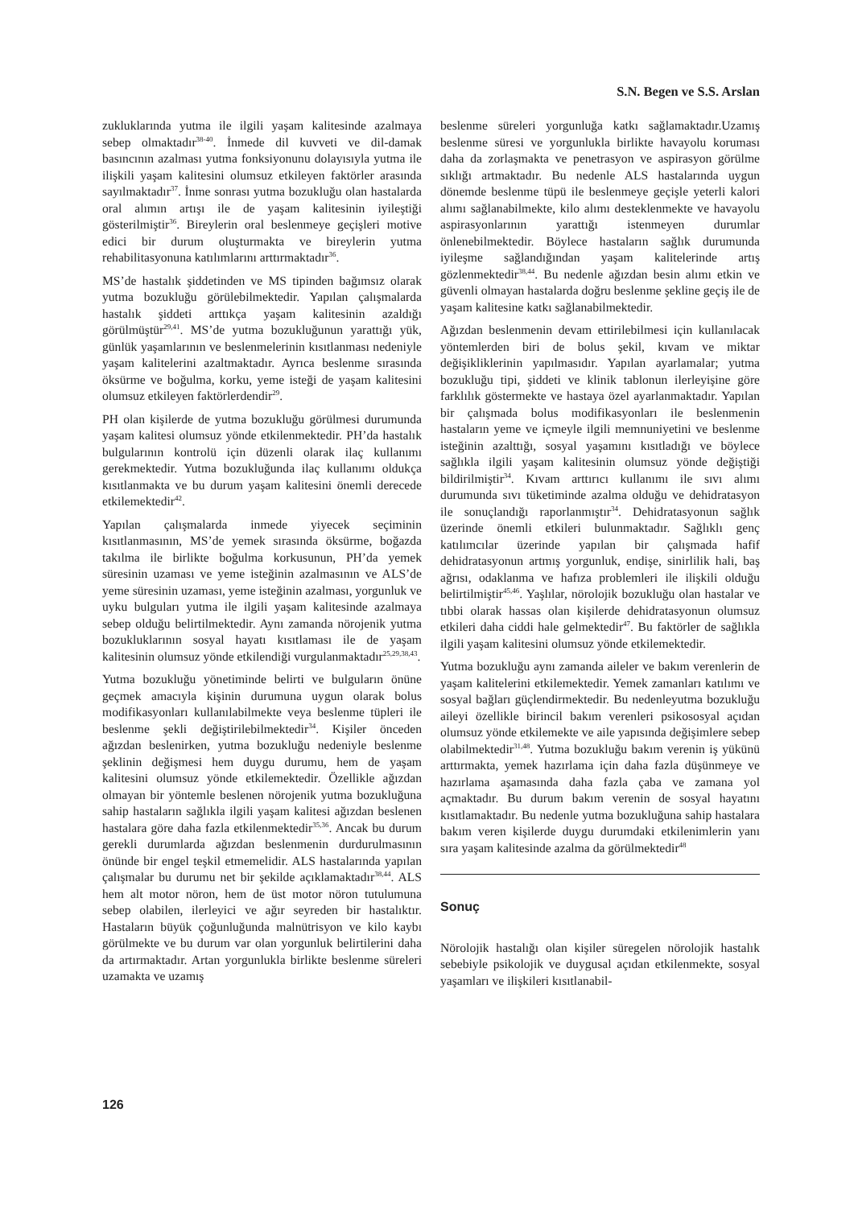S.N. Begen ve S.S. Arslan
zukluklarında yutma ile ilgili yaşam kalitesinde azalmaya sebep olmaktadır<sup>38-40</sup>. İnmede dil kuvveti ve dil-damak basıncının azalması yutma fonksiyonunu dolayısıyla yutma ile ilişkili yaşam kalitesini olumsuz etkileyen faktörler arasında sayılmaktadır<sup>37</sup>. İnme sonrası yutma bozukluğu olan hastalarda oral alımın artışı ile de yaşam kalitesinin iyileştiği gösterilmiştir<sup>36</sup>. Bireylerin oral beslenmeye geçişleri motive edici bir durum oluşturmakta ve bireylerin yutma rehabilitasyonuna katılımlarını arttırmaktadır<sup>36</sup>.
MS’de hastalık şiddetinden ve MS tipinden bağımsız olarak yutma bozukluğu görülebilmektedir. Yapılan çalışmalarda hastalık şiddeti arttıkça yaşam kalitesinin azaldığı görülmüştür<sup>29,41</sup>. MS’de yutma bozukluğunun yarattığı yük, günlük yaşamlarının ve beslenmelerinin kısıtlanması nedeniyle yaşam kalitelerini azaltmaktadır. Ayrıca beslenme sırasında öksürme ve boğulma, korku, yeme isteği de yaşam kalitesini olumsuz etkileyen faktörlerdendir<sup>29</sup>.
PH olan kişilerde de yutma bozukluğu görülmesi durumunda yaşam kalitesi olumsuz yönde etkilenmektedir. PH’da hastalık bulgularının kontrolü için düzenli olarak ilaç kullanımı gerekmektedir. Yutma bozukluğunda ilaç kullanımı oldukça kısıtlanmakta ve bu durum yaşam kalitesini önemli derecede etkilemektedir<sup>42</sup>.
Yapılan çalışmalarda inmede yiyecek seçiminin kısıtlanmasının, MS’de yemek sırasında öksürme, boğazda takılma ile birlikte boğulma korkusunun, PH’da yemek süresinin uzaması ve yeme isteğinin azalmasının ve ALS’de yeme süresinin uzaması, yeme isteğinin azalması, yorgunluk ve uyku bulguları yutma ile ilgili yaşam kalitesinde azalmaya sebep olduğu belirtilmektedir. Aynı zamanda nörojenik yutma bozukluklarının sosyal hayatı kısıtlaması ile de yaşam kalitesinin olumsuz yönde etkilendiği vurgulanmaktadır<sup>25,29,38,43</sup>.
Yutma bozukluğu yönetiminde belirti ve bulguların önüne geçmek amacıyla kişinin durumuna uygun olarak bolus modifikasyonları kullanılabilmekte veya beslenme tüpleri ile beslenme şekli değiştirilebilmektedir<sup>34</sup>. Kişiler önceden ağızdan beslenirken, yutma bozukluğu nedeniyle beslenme şeklinin değişmesi hem duygu durumu, hem de yaşam kalitesini olumsuz yönde etkilemektedir. Özellikle ağızdan olmayan bir yöntemle beslenen nörojenik yutma bozukluğuna sahip hastaların sağlıkla ilgili yaşam kalitesi ağızdan beslenen hastalara göre daha fazla etkilenmektedir<sup>35,36</sup>. Ancak bu durum gerekli durumlarda ağızdan beslenmenin durdurulmasının önünde bir engel teşkil etmemelidir. ALS hastalarında yapılan çalışmalar bu durumu net bir şekilde açıklamaktadır<sup>38,44</sup>. ALS hem alt motor nöron, hem de üst motor nöron tutulumuna sebep olabilen, ilerleyici ve ağır seyreden bir hastalıktır. Hastaların büyük çoğunluğunda malnütrisyon ve kilo kaybı görülmekte ve bu durum var olan yorgunluk belirtilerini daha da artırmaktadır. Artan yorgunlukla birlikte beslenme süreleri uzamakta ve uzamış
beslenme süreleri yorgunluğa katkı sağlamaktadır.Uzamış beslenme süresi ve yorgunlukla birlikte havayolu koruması daha da zorlaşmakta ve penetrasyon ve aspirasyon görülme sıklığı artmaktadır. Bu nedenle ALS hastalarında uygun dönemde beslenme tüpü ile beslenmeye geçişle yeterli kalori alımı sağlanabilmekte, kilo alımı desteklenmekte ve havayolu aspirasyonlarının yarattığı istenmeyen durumlar önlenebilmektedir. Böylece hastaların sağlık durumunda iyileşme sağlandığından yaşam kalitelerinde artış gözlenmektedir<sup>38,44</sup>. Bu nedenle ağızdan besin alımı etkin ve güvenli olmayan hastalarda doğru beslenme şekline geçiş ile de yaşam kalitesine katkı sağlanabilmektedir.
Ağızdan beslenmenin devam ettirilebilmesi için kullanılacak yöntemlerden biri de bolus şekil, kıvam ve miktar değişikliklerinin yapılmasıdır. Yapılan ayarlamalar; yutma bozukluğu tipi, şiddeti ve klinik tablonun ilerleyişine göre farklılık göstermekte ve hastaya özel ayarlanmaktadır. Yapılan bir çalışmada bolus modifikasyonları ile beslenmenin hastaların yeme ve içmeyle ilgili memnuniyetini ve beslenme isteğinin azalttığı, sosyal yaşamını kısıtladığı ve böylece sağlıkla ilgili yaşam kalitesinin olumsuz yönde değiştiği bildirilmiştir<sup>34</sup>. Kıvam arttırıcı kullanımı ile sıvı alımı durumunda sıvı tüketiminde azalma olduğu ve dehidratasyon ile sonuçlandığı raporlanmıştır<sup>34</sup>. Dehidratasyonun sağlık üzerinde önemli etkileri bulunmaktadır. Sağlıklı genç katılımcılar üzerinde yapılan bir çalışmada hafif dehidratasyonun artmış yorgunluk, endişe, sinirlilik hali, baş ağrısı, odaklanma ve hafıza problemleri ile ilişkili olduğu belirtilmiştir<sup>45,46</sup>. Yaşlılar, nörolojik bozukluğu olan hastalar ve tıbbi olarak hassas olan kişilerde dehidratasyonun olumsuz etkileri daha ciddi hale gelmektedir<sup>47</sup>. Bu faktörler de sağlıkla ilgili yaşam kalitesini olumsuz yönde etkilemektedir.
Yutma bozukluğu aynı zamanda aileler ve bakım verenlerin de yaşam kalitelerini etkilemektedir. Yemek zamanları katılımı ve sosyal bağları güçlendirmektedir. Bu nedenleyutma bozukluğu aileyi özellikle birincil bakım verenleri psikososyal açıdan olumsuz yönde etkilemekte ve aile yapısında değişimlere sebep olabilmektedir<sup>31,48</sup>. Yutma bozukluğu bakım verenin iş yükünü arttırmakta, yemek hazırlama için daha fazla düşünmeye ve hazırlama aşamasında daha fazla çaba ve zamana yol açmaktadır. Bu durum bakım verenin de sosyal hayatını kısıtlamaktadır. Bu nedenle yutma bozukluğuna sahip hastalara bakım veren kişilerde duygu durumdaki etkilenimlerin yanı sıra yaşam kalitesinde azalma da görülmektedir<sup>48</sup>
Sonuç
Nörolojik hastalığı olan kişiler süregelen nörolojik hastalık sebebiyle psikolojik ve duygusal açıdan etkilenmekte, sosyal yaşamları ve ilişkileri kısıtlanabil-
126